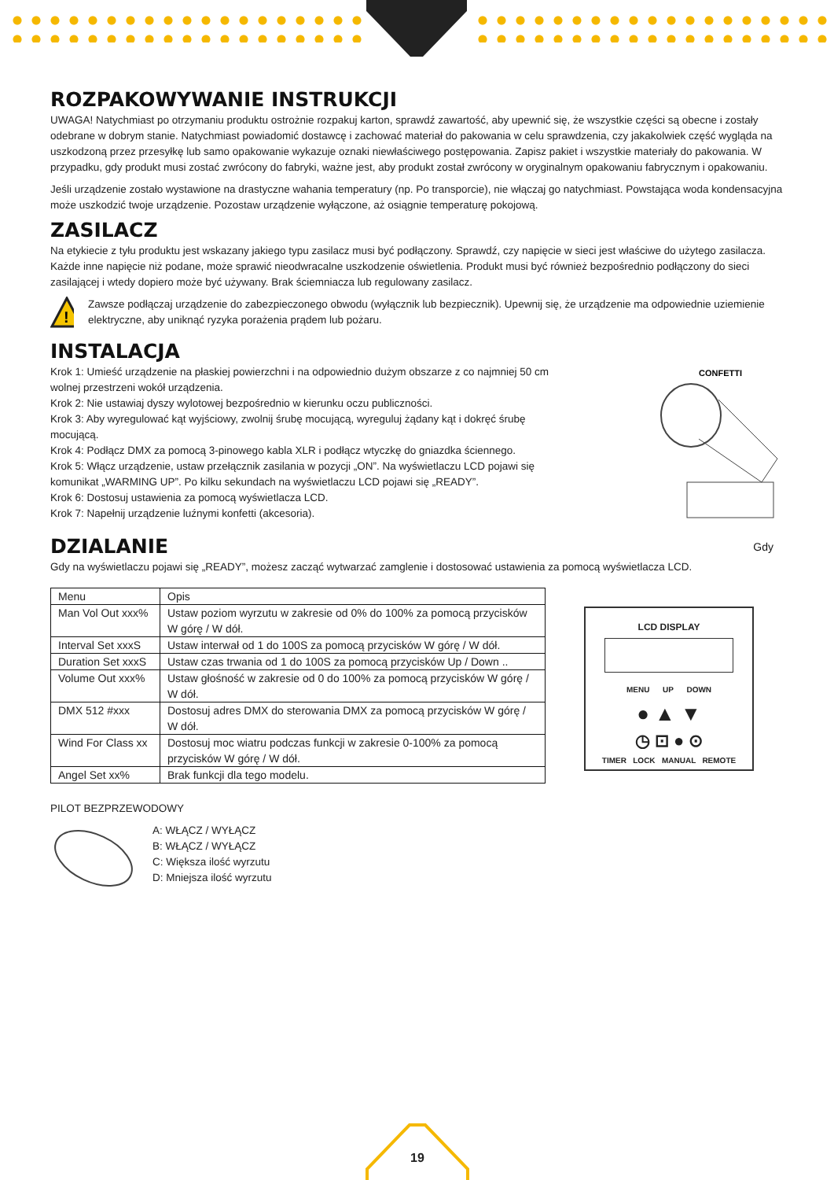ROZPAKOWYWANIE INSTRUKCJI
UWAGA! Natychmiast po otrzymaniu produktu ostrożnie rozpakuj karton, sprawdź zawartość, aby upewnić się, że wszystkie części są obecne i zostały odebrane w dobrym stanie. Natychmiast powiadomić dostawcę i zachować materiał do pakowania w celu sprawdzenia, czy jakakolwiek część wygląda na uszkodzoną przez przesyłkę lub samo opakowanie wykazuje oznaki niewłaściwego postępowania. Zapisz pakiet i wszystkie materiały do pakowania. W przypadku, gdy produkt musi zostać zwrócony do fabryki, ważne jest, aby produkt został zwrócony w oryginalnym opakowaniu fabrycznym i opakowaniu.
Jeśli urządzenie zostało wystawione na drastyczne wahania temperatury (np. Po transporcie), nie włączaj go natychmiast. Powstająca woda kondensacyjna może uszkodzić twoje urządzenie. Pozostaw urządzenie wyłączone, aż osiągnie temperaturę pokojową.
ZASILACZ
Na etykiecie z tyłu produktu jest wskazany jakiego typu zasilacz musi być podłączony. Sprawdź, czy napięcie w sieci jest właściwe do użytego zasilacza. Każde inne napięcie niż podane, może sprawić nieodwracalne uszkodzenie oświetlenia. Produkt musi być również bezpośrednio podłączony do sieci zasilającej i wtedy dopiero może być używany. Brak ściemniacza lub regulowany zasilacz.
!
Zawsze podłączaj urządzenie do zabezpieczonego obwodu (wyłącznik lub bezpiecznik). Upewnij się, że urządzenie ma odpowiednie uziemienie elektryczne, aby uniknąć ryzyka porażenia prądem lub pożaru.
INSTALACJA
Krok 1: Umieść urządzenie na płaskiej powierzchni i na odpowiednio dużym obszarze z co najmniej 50 cm wolnej przestrzeni wokół urządzenia.
Krok 2: Nie ustawiaj dyszy wylotowej bezpośrednio w kierunku oczu publiczności.
Krok 3: Aby wyregulować kąt wyjściowy, zwolnij śrubę mocującą, wyreguluj żądany kąt i dokręć śrubę mocującą.
Krok 4: Podłącz DMX za pomocą 3-pinowego kabla XLR i podłącz wtyczkę do gniazdka ściennego.
Krok 5: Włącz urządzenie, ustaw przełącznik zasilania w pozycji „ON”. Na wyświetlaczu LCD pojawi się komunikat „WARMING UP”. Po kilku sekundach na wyświetlaczu LCD pojawi się „READY”.
Krok 6: Dostosuj ustawienia za pomocą wyświetlacza LCD.
Krok 7: Napełnij urządzenie luźnymi konfetti (akcesoria).
CONFETTI
DZIALANIE Gdy
Gdy na wyświetlaczu pojawi się „READY”, możesz zacząć wytwarzać zamglenie i dostosować ustawienia za pomocą wyświetlacza LCD.
| Menu | Opis |
| Man Vol Out xxx% | Ustaw poziom wyrzutu w zakresie od 0% do 100% za pomocą przycisków W górę / W dół. |
| Interval Set xxxS | Ustaw interwał od 1 do 100S za pomocą przycisków W górę / W dół. |
| Duration Set xxxS | Ustaw czas trwania od 1 do 100S za pomocą przycisków Up / Down .. |
| Volume Out xxx% | Ustaw głośność w zakresie od 0 do 100% za pomocą przycisków W górę / W dół. |
| DMX 512 #xxx | Dostosuj adres DMX do sterowania DMX za pomocą przycisków W górę / W dół. |
| Wind For Class xx | Dostosuj moc wiatru podczas funkcji w zakresie 0-100% za pomocą przycisków W górę / W dół. |
| Angel Set xx% | Brak funkcji dla tego modelu. |
LCD DISPLAY
MENU UP DOWN
● ▲ ▼
◷ ⊡ ● ⊙
TIMER LOCK MANUAL REMOTE
PILOT BEZPRZEWODOWY
A: WŁĄCZ / WYŁĄCZ
B: WŁĄCZ / WYŁĄCZ
C: Większa ilość wyrzutu
D: Mniejsza ilość wyrzutu
19